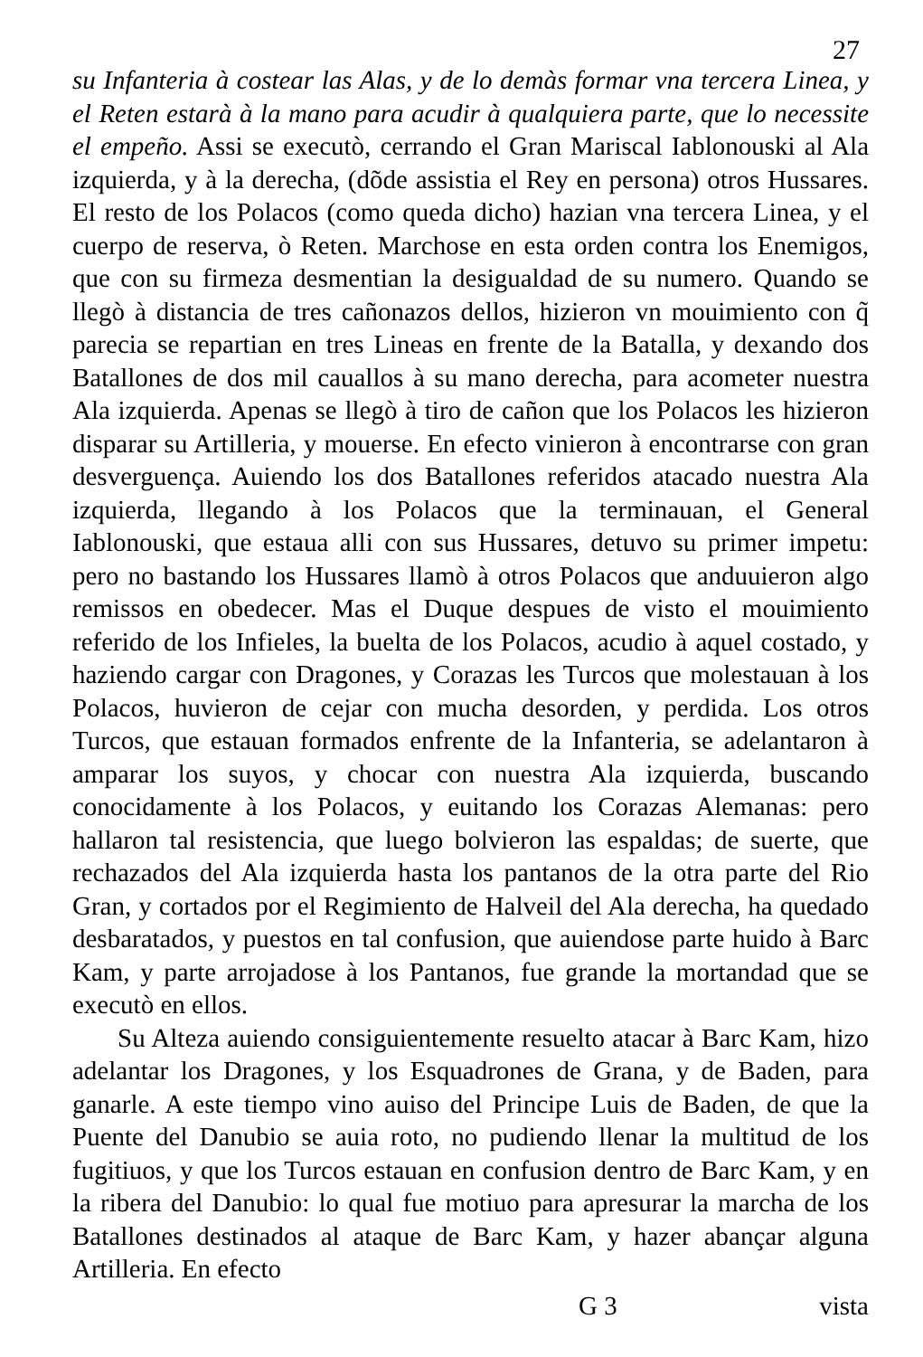27
su Infanteria à costear las Alas, y de lo demàs formar vna tercera Linea, y el Reten estarà à la mano para acudir à qualquiera parte, que lo necessite el empeño. Assi se executò, cerrando el Gran Mariscal Iablonouski al Ala izquierda, y à la derecha, (dõde assistia el Rey en persona) otros Hussares. El resto de los Polacos (como queda dicho) hazian vna tercera Linea, y el cuerpo de reserva, ò Reten. Marchose en esta orden contra los Enemigos, que con su firmeza desmentian la desigualdad de su numero. Quando se llegò à distancia de tres cañonazos dellos, hizieron vn mouimiento con q̃ parecia se repartian en tres Lineas en frente de la Batalla, y dexando dos Batallones de dos mil cauallos à su mano derecha, para acometer nuestra Ala izquierda. Apenas se llegò à tiro de cañon que los Polacos les hizieron disparar su Artilleria, y mouerse. En efecto vinieron à encontrarse con gran desverguença. Auiendo los dos Batallones referidos atacado nuestra Ala izquierda, llegando à los Polacos que la terminauan, el General Iablonouski, que estaua alli con sus Hussares, detuvo su primer impetu: pero no bastando los Hussares llamò à otros Polacos que anduuieron algo remissos en obedecer. Mas el Duque despues de visto el mouimiento referido de los Infieles, la buelta de los Polacos, acudio à aquel costado, y haziendo cargar con Dragones, y Corazas les Turcos que molestauan à los Polacos, huvieron de cejar con mucha desorden, y perdida. Los otros Turcos, que estauan formados enfrente de la Infanteria, se adelantaron à amparar los suyos, y chocar con nuestra Ala izquierda, buscando conocidamente à los Polacos, y euitando los Corazas Alemanas: pero hallaron tal resistencia, que luego bolvieron las espaldas; de suerte, que rechazados del Ala izquierda hasta los pantanos de la otra parte del Rio Gran, y cortados por el Regimiento de Halveil del Ala derecha, ha quedado desbaratados, y puestos en tal confusion, que auiendose parte huido à Barc Kam, y parte arrojadose à los Pantanos, fue grande la mortandad que se executò en ellos.
Su Alteza auiendo consiguientemente resuelto atacar à Barc Kam, hizo adelantar los Dragones, y los Esquadrones de Grana, y de Baden, para ganarle. A este tiempo vino auiso del Principe Luis de Baden, de que la Puente del Danubio se auia roto, no pudiendo llenar la multitud de los fugitiuos, y que los Turcos estauan en confusion dentro de Barc Kam, y en la ribera del Danubio: lo qual fue motiuo para apresurar la marcha de los Batallones destinados al ataque de Barc Kam, y hazer abançar alguna Artilleria. En efecto
G 3 vista